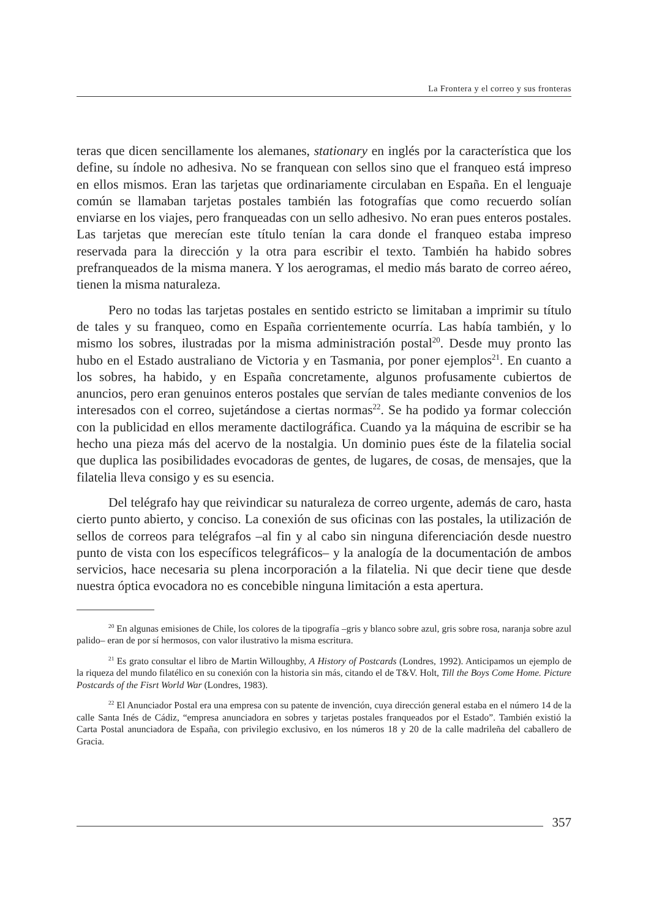La Frontera y el correo y sus fronteras
teras que dicen sencillamente los alemanes, stationary en inglés por la característica que los define, su índole no adhesiva. No se franquean con sellos sino que el franqueo está impreso en ellos mismos. Eran las tarjetas que ordinariamente circulaban en España. En el lenguaje común se llamaban tarjetas postales también las fotografías que como recuerdo solían enviarse en los viajes, pero franqueadas con un sello adhesivo. No eran pues enteros postales. Las tarjetas que merecían este título tenían la cara donde el franqueo estaba impreso reservada para la dirección y la otra para escribir el texto. También ha habido sobres prefranqueados de la misma manera. Y los aerogramas, el medio más barato de correo aéreo, tienen la misma naturaleza.
Pero no todas las tarjetas postales en sentido estricto se limitaban a imprimir su título de tales y su franqueo, como en España corrientemente ocurría. Las había también, y lo mismo los sobres, ilustradas por la misma administración postal<sup>20</sup>. Desde muy pronto las hubo en el Estado australiano de Victoria y en Tasmania, por poner ejemplos<sup>21</sup>. En cuanto a los sobres, ha habido, y en España concretamente, algunos profusamente cubiertos de anuncios, pero eran genuinos enteros postales que servían de tales mediante convenios de los interesados con el correo, sujetándose a ciertas normas<sup>22</sup>. Se ha podido ya formar colección con la publicidad en ellos meramente dactilográfica. Cuando ya la máquina de escribir se ha hecho una pieza más del acervo de la nostalgia. Un dominio pues éste de la filatelia social que duplica las posibilidades evocadoras de gentes, de lugares, de cosas, de mensajes, que la filatelia lleva consigo y es su esencia.
Del telégrafo hay que reivindicar su naturaleza de correo urgente, además de caro, hasta cierto punto abierto, y conciso. La conexión de sus oficinas con las postales, la utilización de sellos de correos para telégrafos –al fin y al cabo sin ninguna diferenciación desde nuestro punto de vista con los específicos telegráficos– y la analogía de la documentación de ambos servicios, hace necesaria su plena incorporación a la filatelia. Ni que decir tiene que desde nuestra óptica evocadora no es concebible ninguna limitación a esta apertura.
<sup>20</sup> En algunas emisiones de Chile, los colores de la tipografía –gris y blanco sobre azul, gris sobre rosa, naranja sobre azul palido– eran de por sí hermosos, con valor ilustrativo la misma escritura.
<sup>21</sup> Es grato consultar el libro de Martin Willoughby, A History of Postcards (Londres, 1992). Anticipamos un ejemplo de la riqueza del mundo filatélico en su conexión con la historia sin más, citando el de T&V. Holt, Till the Boys Come Home. Picture Postcards of the Fisrt World War (Londres, 1983).
<sup>22</sup> El Anunciador Postal era una empresa con su patente de invención, cuya dirección general estaba en el número 14 de la calle Santa Inés de Cádiz, “empresa anunciadora en sobres y tarjetas postales franqueados por el Estado”. También existió la Carta Postal anunciadora de España, con privilegio exclusivo, en los números 18 y 20 de la calle madrileña del caballero de Gracia.
357